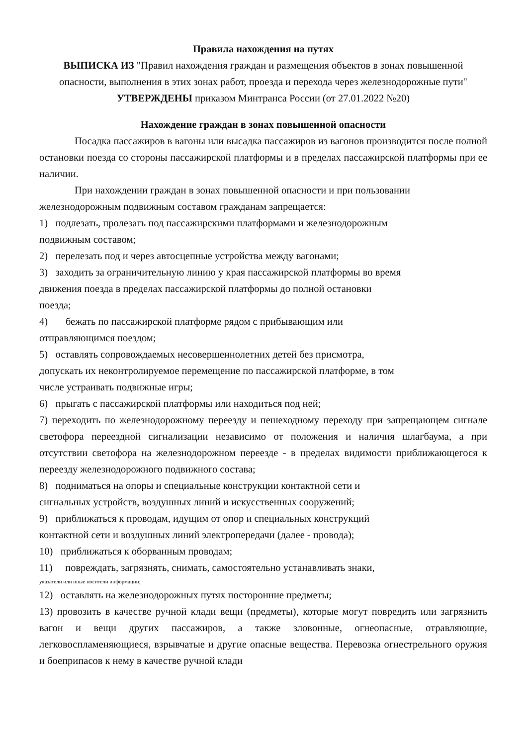Правила нахождения на путях
ВЫПИСКА ИЗ "Правил нахождения граждан и размещения объектов в зонах повышенной опасности, выполнения в этих зонах работ, проезда и перехода через железнодорожные пути"
УТВЕРЖДЕНЫ приказом Минтранса России (от 27.01.2022 №20)
Нахождение граждан в зонах повышенной опасности
Посадка пассажиров в вагоны или высадка пассажиров из вагонов производится после полной остановки поезда со стороны пассажирской платформы и в пределах пассажирской платформы при ее наличии.
При нахождении граждан в зонах повышенной опасности и при пользовании
железнодорожным подвижным составом гражданам запрещается:
1) подлезать, пролезать под пассажирскими платформами и железнодорожным
подвижным составом;
2) перелезать под и через автосцепные устройства между вагонами;
3) заходить за ограничительную линию у края пассажирской платформы во время
движения поезда в пределах пассажирской платформы до полной остановки
поезда;
4) бежать по пассажирской платформе рядом с прибывающим или
отправляющимся поездом;
5) оставлять сопровождаемых несовершеннолетних детей без присмотра,
допускать их неконтролируемое перемещение по пассажирской платформе, в том
числе устраивать подвижные игры;
6) прыгать с пассажирской платформы или находиться под ней;
7) переходить по железнодорожному переезду и пешеходному переходу при запрещающем сигнале светофора переездной сигнализации независимо от положения и наличия шлагбаума, а при отсутствии светофора на железнодорожном переезде - в пределах видимости приближающегося к переезду железнодорожного подвижного состава;
8) подниматься на опоры и специальные конструкции контактной сети и
сигнальных устройств, воздушных линий и искусственных сооружений;
9) приближаться к проводам, идущим от опор и специальных конструкций
контактной сети и воздушных линий электропередачи (далее - провода);
10) приближаться к оборванным проводам;
11) повреждать, загрязнять, снимать, самостоятельно устанавливать знаки,
указатели или иные носители информации;
12) оставлять на железнодорожных путях посторонние предметы;
13) провозить в качестве ручной клади вещи (предметы), которые могут повредить или загрязнить вагон и вещи других пассажиров, а также зловонные, огнеопасные, отравляющие, легковоспламеняющиеся, взрывчатые и другие опасные вещества. Перевозка огнестрельного оружия и боеприпасов к нему в качестве ручной клади